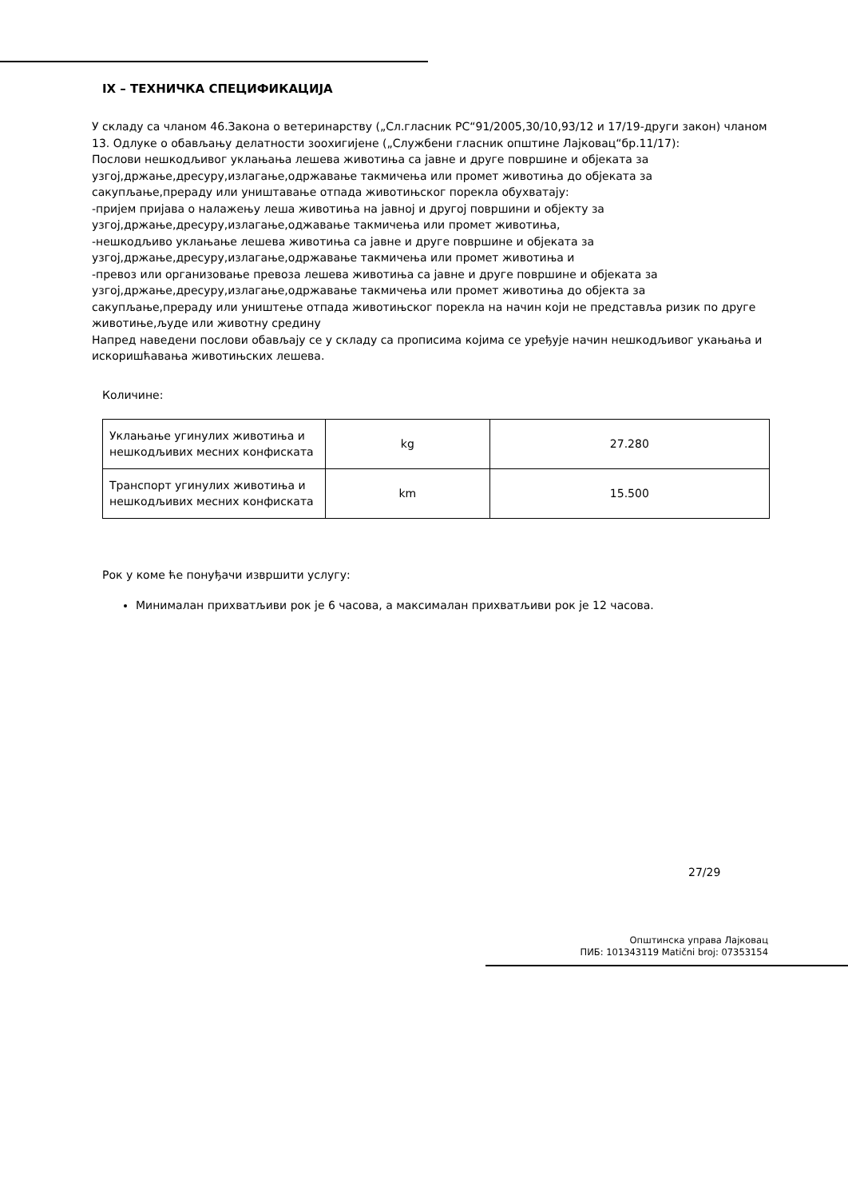IX – ТЕХНИЧКА СПЕЦИФИКАЦИЈА
У складу са чланом 46.Закона о ветеринарству („Сл.гласник РС“91/2005,30/10,93/12 и 17/19-други закон) чланом 13. Одлуке о обављању делатности зоохигијене („Службени гласник општине Лајковац“бр.11/17):
Послови нешкодљивог уклањања лешева животиња са јавне и друге површине и објеката за узгој,држање,дресуру,излагање,одржавање такмичења или промет животиња до објеката за сакупљање,прераду или уништавање отпада животињског порекла обухватају:
-пријем пријава о налажењу леша животиња на јавној и другој површини и објекту за узгој,држање,дресуру,излагање,оджавање такмичења или промет животиња,
-нешкодљиво уклањање лешева животиња са јавне и друге површине и објеката за узгој,држање,дресуру,излагање,одржавање такмичења или промет животиња и
-превоз или организовање превоза лешева животиња са јавне и друге површине и објеката за узгој,држање,дресуру,излагање,одржавање такмичења или промет животиња до објекта за сакупљање,прераду или уништење отпада животињског порекла на начин који не представља ризик по друге животиње,људе или животну средину
Напред наведени послови обављају се у складу са прописима којима се уређује начин нешкодљивог укањања и искоришћавања животињских лешева.
Количине:
| Уклањање угинулих животиња и нешкодљивих месних конфиската | kg | 27.280 |
| Транспорт угинулих животиња и нешкодљивих месних конфиската | km | 15.500 |
Рок у коме ће понуђачи извршити услугу:
Минималан прихватљиви рок је 6 часова, а максималан прихватљиви рок је 12 часова.
27/29
Општинска управа Лајковац
ПИБ: 101343119 Matični broj: 07353154